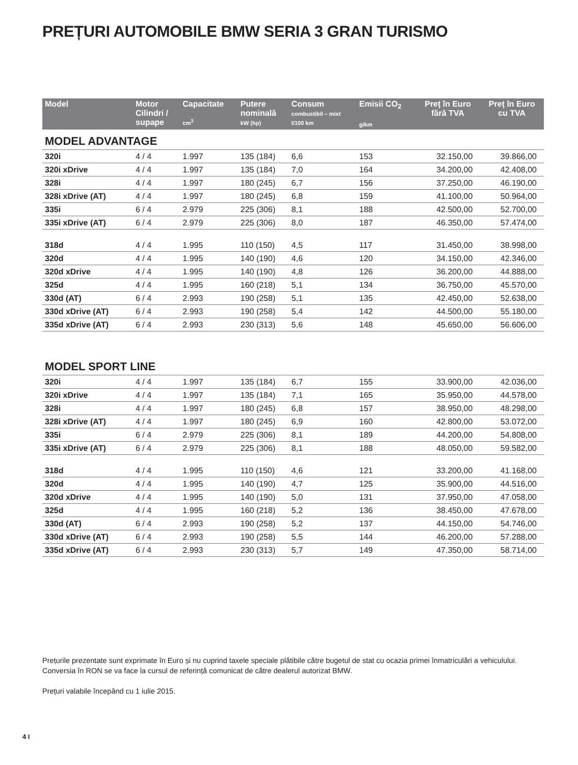PREȚURI AUTOMOBILE BMW SERIA 3 GRAN TURISMO
| Model | Motor Cilindri / supape | Capacitate cm<sup>3</sup> | Putere nominală kW (hp) | Consum combustibil – mixt l/100 km | Emisii CO<sub>2</sub> g/km | Preț în Euro fără TVA | Preț în Euro cu TVA |
| --- | --- | --- | --- | --- | --- | --- | --- |
| MODEL ADVANTAGE | | | | | | | |
| 320i | 4 / 4 | 1.997 | 135 (184) | 6,6 | 153 | 32.150,00 | 39.866,00 |
| 320i xDrive | 4 / 4 | 1.997 | 135 (184) | 7,0 | 164 | 34.200,00 | 42.408,00 |
| 328i | 4 / 4 | 1.997 | 180 (245) | 6,7 | 156 | 37.250,00 | 46.190,00 |
| 328i xDrive (AT) | 4 / 4 | 1.997 | 180 (245) | 6,8 | 159 | 41.100,00 | 50.964,00 |
| 335i | 6 / 4 | 2.979 | 225 (306) | 8,1 | 188 | 42.500,00 | 52.700,00 |
| 335i xDrive (AT) | 6 / 4 | 2.979 | 225 (306) | 8,0 | 187 | 46.350,00 | 57.474,00 |
| 318d | 4 / 4 | 1.995 | 110 (150) | 4,5 | 117 | 31.450,00 | 38.998,00 |
| 320d | 4 / 4 | 1.995 | 140 (190) | 4,6 | 120 | 34.150,00 | 42.346,00 |
| 320d xDrive | 4 / 4 | 1.995 | 140 (190) | 4,8 | 126 | 36.200,00 | 44.888,00 |
| 325d | 4 / 4 | 1.995 | 160 (218) | 5,1 | 134 | 36.750,00 | 45.570,00 |
| 330d (AT) | 6 / 4 | 2.993 | 190 (258) | 5,1 | 135 | 42.450,00 | 52.638,00 |
| 330d xDrive (AT) | 6 / 4 | 2.993 | 190 (258) | 5,4 | 142 | 44.500,00 | 55.180,00 |
| 335d xDrive (AT) | 6 / 4 | 2.993 | 230 (313) | 5,6 | 148 | 45.650,00 | 56.606,00 |
| MODEL SPORT LINE | | | | | | | |
| 320i | 4 / 4 | 1.997 | 135 (184) | 6,7 | 155 | 33.900,00 | 42.036,00 |
| 320i xDrive | 4 / 4 | 1.997 | 135 (184) | 7,1 | 165 | 35.950,00 | 44.578,00 |
| 328i | 4 / 4 | 1.997 | 180 (245) | 6,8 | 157 | 38.950,00 | 48.298,00 |
| 328i xDrive (AT) | 4 / 4 | 1.997 | 180 (245) | 6,9 | 160 | 42.800,00 | 53.072,00 |
| 335i | 6 / 4 | 2.979 | 225 (306) | 8,1 | 189 | 44.200,00 | 54.808,00 |
| 335i xDrive (AT) | 6 / 4 | 2.979 | 225 (306) | 8,1 | 188 | 48.050,00 | 59.582,00 |
| 318d | 4 / 4 | 1.995 | 110 (150) | 4,6 | 121 | 33.200,00 | 41.168,00 |
| 320d | 4 / 4 | 1.995 | 140 (190) | 4,7 | 125 | 35.900,00 | 44.516,00 |
| 320d xDrive | 4 / 4 | 1.995 | 140 (190) | 5,0 | 131 | 37.950,00 | 47.058,00 |
| 325d | 4 / 4 | 1.995 | 160 (218) | 5,2 | 136 | 38.450,00 | 47.678,00 |
| 330d (AT) | 6 / 4 | 2.993 | 190 (258) | 5,2 | 137 | 44.150,00 | 54.746,00 |
| 330d xDrive (AT) | 6 / 4 | 2.993 | 190 (258) | 5,5 | 144 | 46.200,00 | 57.288,00 |
| 335d xDrive (AT) | 6 / 4 | 2.993 | 230 (313) | 5,7 | 149 | 47.350,00 | 58.714,00 |
Prețurile prezentate sunt exprimate în Euro și nu cuprind taxele speciale plătibile către bugetul de stat cu ocazia primei înmatriculări a vehiculului. Conversia în RON se va face la cursul de referință comunicat de către dealerul autorizat BMW.
Prețuri valabile începând cu 1 iulie 2015.
4 I